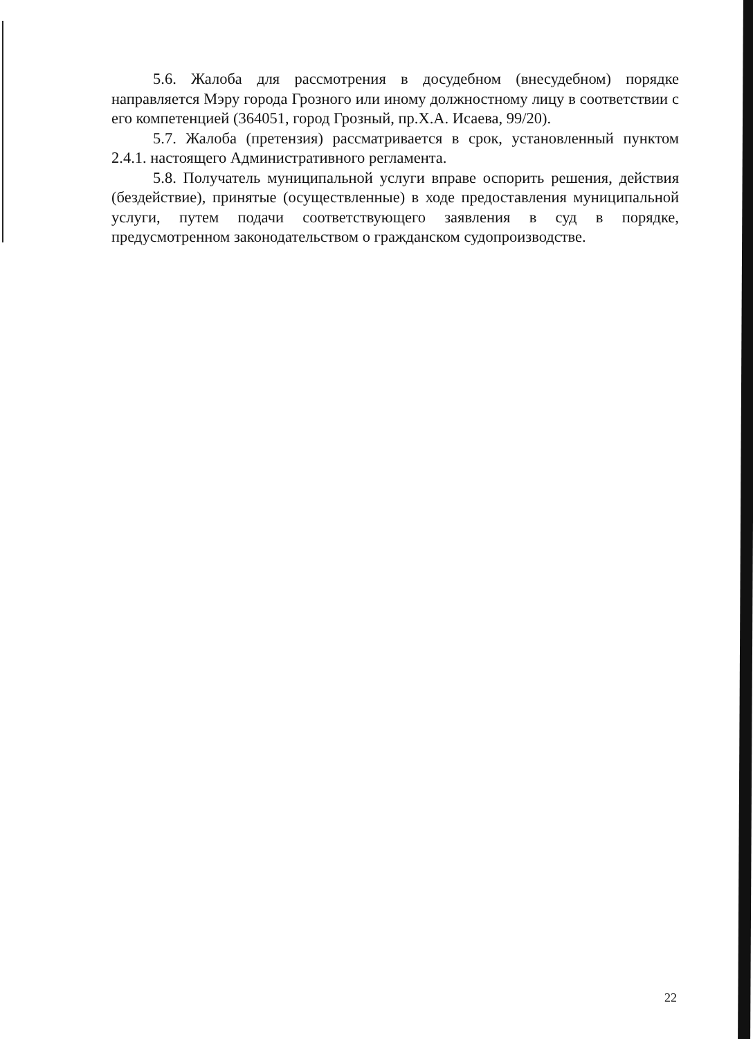5.6. Жалоба для рассмотрения в досудебном (внесудебном) порядке направляется Мэру города Грозного или иному должностному лицу в соответствии с его компетенцией (364051, город Грозный, пр.Х.А. Исаева, 99/20).
5.7. Жалоба (претензия) рассматривается в срок, установленный пунктом 2.4.1. настоящего Административного регламента.
5.8. Получатель муниципальной услуги вправе оспорить решения, действия (бездействие), принятые (осуществленные) в ходе предоставления муниципальной услуги, путем подачи соответствующего заявления в суд в порядке, предусмотренном законодательством о гражданском судопроизводстве.
22